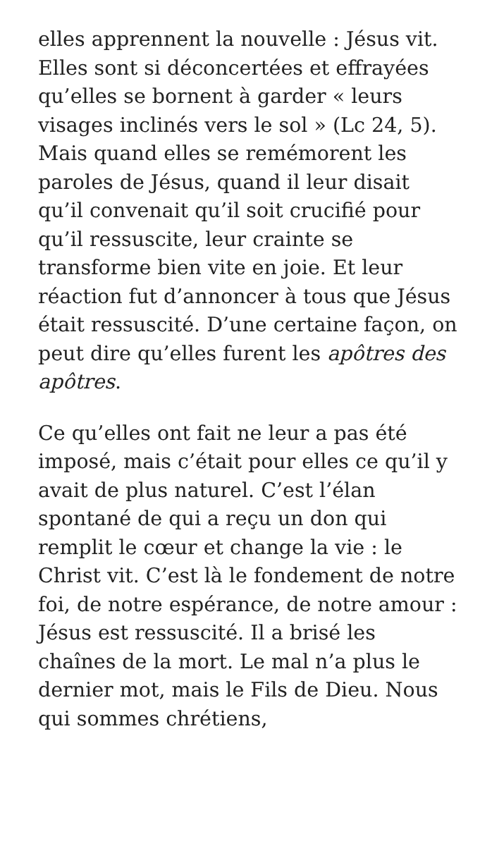elles apprennent la nouvelle : Jésus vit. Elles sont si déconcertées et effrayées qu’elles se bornent à garder « leurs visages inclinés vers le sol » (Lc 24, 5). Mais quand elles se remémorent les paroles de Jésus, quand il leur disait qu’il convenait qu’il soit crucifié pour qu’il ressuscite, leur crainte se transforme bien vite en joie. Et leur réaction fut d’annoncer à tous que Jésus était ressuscité. D’une certaine façon, on peut dire qu’elles furent les apôtres des apôtres.
Ce qu’elles ont fait ne leur a pas été imposé, mais c’était pour elles ce qu’il y avait de plus naturel. C’est l’élan spontané de qui a reçu un don qui remplit le cœur et change la vie : le Christ vit. C’est là le fondement de notre foi, de notre espérance, de notre amour : Jésus est ressuscité. Il a brisé les chaînes de la mort. Le mal n’a plus le dernier mot, mais le Fils de Dieu. Nous qui sommes chrétiens,